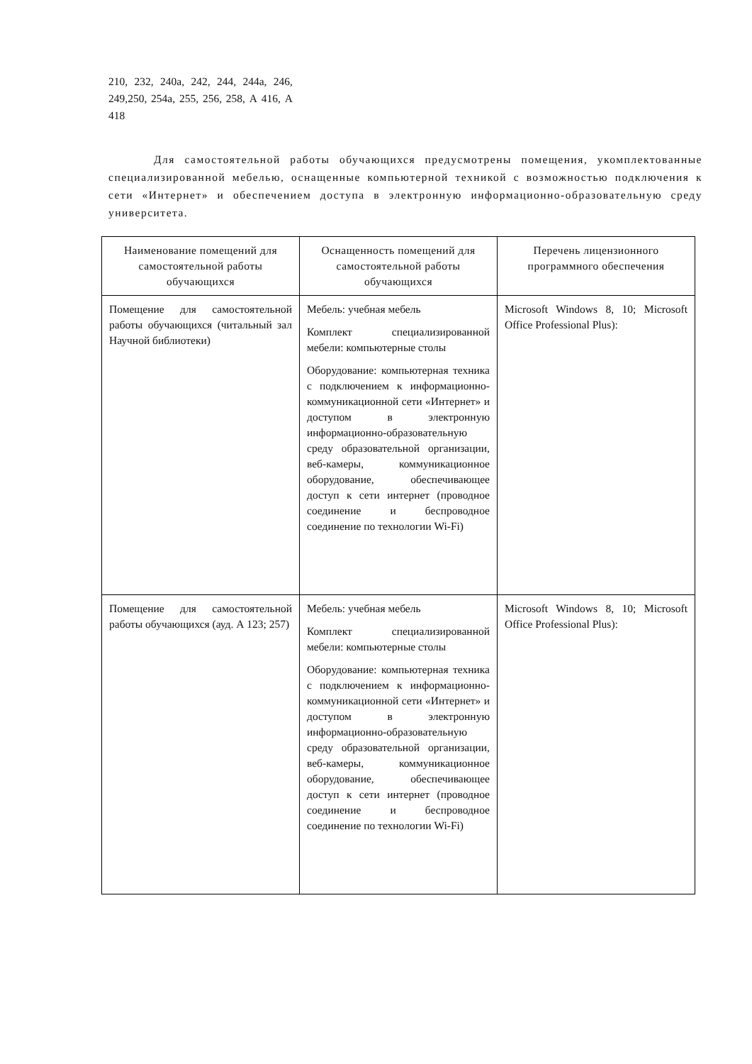210, 232, 240а, 242, 244, 244а, 246, 249,250, 254а, 255, 256, 258, А 416, А 418
Для самостоятельной работы обучающихся предусмотрены помещения, укомплектованные специализированной мебелью, оснащенные компьютерной техникой с возможностью подключения к сети «Интернет» и обеспечением доступа в электронную информационно-образовательную среду университета.
| Наименование помещений для самостоятельной работы обучающихся | Оснащенность помещений для самостоятельной работы обучающихся | Перечень лицензионного программного обеспечения |
| --- | --- | --- |
| Помещение для самостоятельной работы обучающихся (читальный зал Научной библиотеки) | Мебель: учебная мебель Комплект специализированной мебели: компьютерные столы Оборудование: компьютерная техника с подключением к информационно-коммуникационной сети «Интернет» и доступом в электронную информационно-образовательную среду образовательной организации, веб-камеры, коммуникационное оборудование, обеспечивающее доступ к сети интернет (проводное соединение и беспроводное соединение по технологии Wi-Fi) | Microsoft Windows 8, 10; Microsoft Office Professional Plus): |
| Помещение для самостоятельной работы обучающихся (ауд. А 123; 257) | Мебель: учебная мебель Комплект специализированной мебели: компьютерные столы Оборудование: компьютерная техника с подключением к информационно-коммуникационной сети «Интернет» и доступом в электронную информационно-образовательную среду образовательной организации, веб-камеры, коммуникационное оборудование, обеспечивающее доступ к сети интернет (проводное соединение и беспроводное соединение по технологии Wi-Fi) | Microsoft Windows 8, 10; Microsoft Office Professional Plus): |